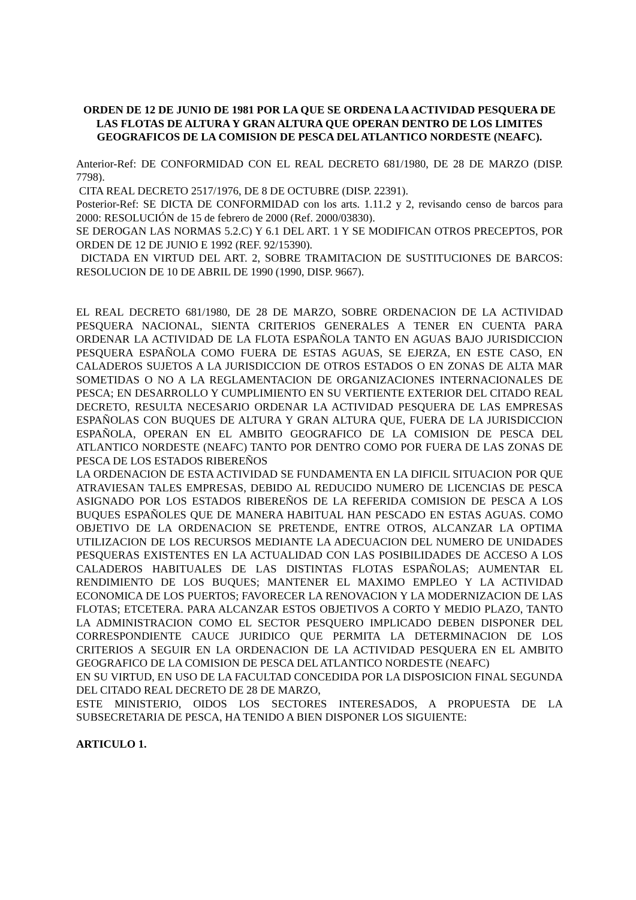ORDEN DE 12 DE JUNIO DE 1981 POR LA QUE SE ORDENA LA ACTIVIDAD PESQUERA DE LAS FLOTAS DE ALTURA Y GRAN ALTURA QUE OPERAN DENTRO DE LOS LIMITES GEOGRAFICOS DE LA COMISION DE PESCA DEL ATLANTICO NORDESTE (NEAFC).
Anterior-Ref: DE CONFORMIDAD CON EL REAL DECRETO 681/1980, DE 28 DE MARZO (DISP. 7798).
CITA REAL DECRETO 2517/1976, DE 8 DE OCTUBRE (DISP. 22391).
Posterior-Ref: SE DICTA DE CONFORMIDAD con los arts. 1.11.2 y 2, revisando censo de barcos para 2000: RESOLUCIÓN de 15 de febrero de 2000 (Ref. 2000/03830).
SE DEROGAN LAS NORMAS 5.2.C) Y 6.1 DEL ART. 1 Y SE MODIFICAN OTROS PRECEPTOS, POR ORDEN DE 12 DE JUNIO E 1992 (REF. 92/15390).
DICTADA EN VIRTUD DEL ART. 2, SOBRE TRAMITACION DE SUSTITUCIONES DE BARCOS: RESOLUCION DE 10 DE ABRIL DE 1990 (1990, DISP. 9667).
EL REAL DECRETO 681/1980, DE 28 DE MARZO, SOBRE ORDENACION DE LA ACTIVIDAD PESQUERA NACIONAL, SIENTA CRITERIOS GENERALES A TENER EN CUENTA PARA ORDENAR LA ACTIVIDAD DE LA FLOTA ESPAÑOLA TANTO EN AGUAS BAJO JURISDICCION PESQUERA ESPAÑOLA COMO FUERA DE ESTAS AGUAS, SE EJERZA, EN ESTE CASO, EN CALADEROS SUJETOS A LA JURISDICCION DE OTROS ESTADOS O EN ZONAS DE ALTA MAR SOMETIDAS O NO A LA REGLAMENTACION DE ORGANIZACIONES INTERNACIONALES DE PESCA; EN DESARROLLO Y CUMPLIMIENTO EN SU VERTIENTE EXTERIOR DEL CITADO REAL DECRETO, RESULTA NECESARIO ORDENAR LA ACTIVIDAD PESQUERA DE LAS EMPRESAS ESPAÑOLAS CON BUQUES DE ALTURA Y GRAN ALTURA QUE, FUERA DE LA JURISDICCION ESPAÑOLA, OPERAN EN EL AMBITO GEOGRAFICO DE LA COMISION DE PESCA DEL ATLANTICO NORDESTE (NEAFC) TANTO POR DENTRO COMO POR FUERA DE LAS ZONAS DE PESCA DE LOS ESTADOS RIBEREÑOS
LA ORDENACION DE ESTA ACTIVIDAD SE FUNDAMENTA EN LA DIFICIL SITUACION POR QUE ATRAVIESAN TALES EMPRESAS, DEBIDO AL REDUCIDO NUMERO DE LICENCIAS DE PESCA ASIGNADO POR LOS ESTADOS RIBEREÑOS DE LA REFERIDA COMISION DE PESCA A LOS BUQUES ESPAÑOLES QUE DE MANERA HABITUAL HAN PESCADO EN ESTAS AGUAS. COMO OBJETIVO DE LA ORDENACION SE PRETENDE, ENTRE OTROS, ALCANZAR LA OPTIMA UTILIZACION DE LOS RECURSOS MEDIANTE LA ADECUACION DEL NUMERO DE UNIDADES PESQUERAS EXISTENTES EN LA ACTUALIDAD CON LAS POSIBILIDADES DE ACCESO A LOS CALADEROS HABITUALES DE LAS DISTINTAS FLOTAS ESPAÑOLAS; AUMENTAR EL RENDIMIENTO DE LOS BUQUES; MANTENER EL MAXIMO EMPLEO Y LA ACTIVIDAD ECONOMICA DE LOS PUERTOS; FAVORECER LA RENOVACION Y LA MODERNIZACION DE LAS FLOTAS; ETCETERA. PARA ALCANZAR ESTOS OBJETIVOS A CORTO Y MEDIO PLAZO, TANTO LA ADMINISTRACION COMO EL SECTOR PESQUERO IMPLICADO DEBEN DISPONER DEL CORRESPONDIENTE CAUCE JURIDICO QUE PERMITA LA DETERMINACION DE LOS CRITERIOS A SEGUIR EN LA ORDENACION DE LA ACTIVIDAD PESQUERA EN EL AMBITO GEOGRAFICO DE LA COMISION DE PESCA DEL ATLANTICO NORDESTE (NEAFC)
EN SU VIRTUD, EN USO DE LA FACULTAD CONCEDIDA POR LA DISPOSICION FINAL SEGUNDA DEL CITADO REAL DECRETO DE 28 DE MARZO,
ESTE MINISTERIO, OIDOS LOS SECTORES INTERESADOS, A PROPUESTA DE LA SUBSECRETARIA DE PESCA, HA TENIDO A BIEN DISPONER LOS SIGUIENTE:
ARTICULO 1.